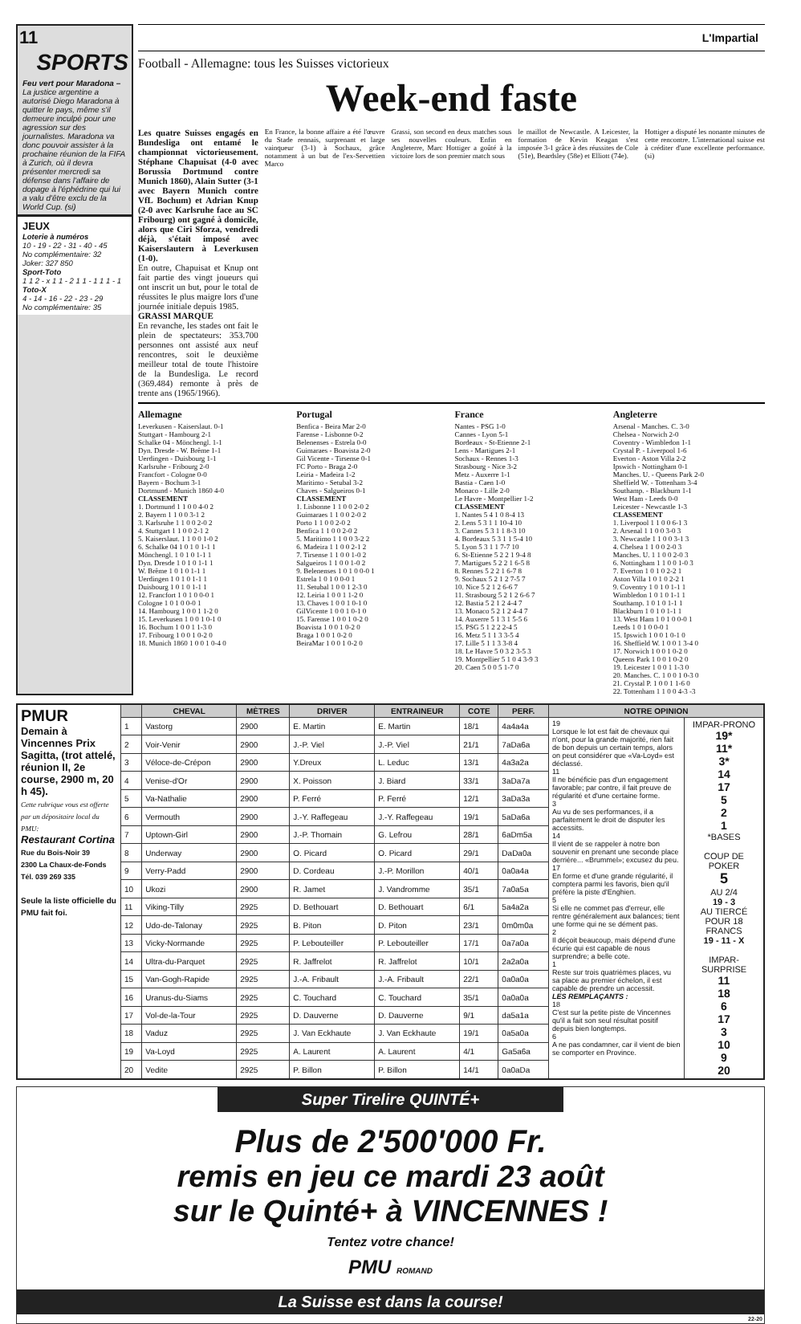11
SPORTS
Feu vert pour Maradona – La justice argentine a autorisé Diego Maradona à quitter le pays, même s'il demeure inculpé pour une agression sur des journalistes. Maradona va donc pouvoir assister à la prochaine réunion de la FIFA à Zurich, où il devra présenter mercredi sa défense dans l'affaire de dopage à l'éphédrine qui lui a valu d'être exclu de la World Cup. (si)
JEUX
Loterie à numéros
10 - 19 - 22 - 31 - 40 - 45
No complémentaire: 32
Joker: 327 850
Sport-Toto
1 1 2 - x 1 1 - 2 1 1 - 1 1 1 - 1
Toto-X
4 - 14 - 16 - 22 - 23 - 29
No complémentaire: 35
L'Impartial
Football - Allemagne: tous les Suisses victorieux
Week-end faste
Les quatre Suisses engagés en Bundesliga ont entamé le championnat victorieusement. Stéphane Chapuisat (4-0 avec Borussia Dortmund contre Munich 1860), Alain Sutter (3-1 avec Bayern Munich contre VfL Bochum) et Adrian Knup (2-0 avec Karlsruhe face au SC Fribourg) ont gagné à domicile, alors que Ciri Sforza, vendredi déjà, s'était imposé avec Kaiserslautern à Leverkusen (1-0).
En outre, Chapuisat et Knup ont fait partie des vingt joueurs qui ont inscrit un but, pour le total de réussites le plus maigre lors d'une journée initiale depuis 1985.
GRASSI MARQUE
En revanche, les stades ont fait le plein de spectateurs: 353.700 personnes ont assisté aux neuf rencontres, soit le deuxième meilleur total de toute l'histoire de la Bundesliga. Le record (369.484) remonte à près de trente ans (1965/1966).
En France, la bonne affaire a été l'œuvre du Stade rennais, surprenant et large vainqueur (3-1) à Sochaux, grâce notamment à un but de l'ex-Servettien Marco
Grassi, son second en deux matches sous ses nouvelles couleurs. Enfin en Angleterre, Marc Hottiger a goûté à la victoire lors de son premier match sous
le maillot de Newcastle. A Leicester, la formation de Kevin Keagan s'est imposée 3-1 grâce à des réussites de Cole (51e), Beardsley (58e) et Elliott (74e).
Hottiger a disputé les nonante minutes de cette rencontre. L'international suisse est à créditer d'une excellente performance. (si)
Allemagne
Leverkusen - Kaiserslaut. 0-1
Stuttgart - Hambourg 2-1
Schalke 04 - Mönchengl. 1-1
Dyn. Dresde - W. Brême 1-1
Uerdingen - Duisbourg 1-1
Karlsruhe - Fribourg 2-0
Francfort - Cologne 0-0
Bayern - Bochum 3-1
Dortmund - Munich 1860 4-0
CLASSEMENT
1. Dortmund 1 1 0 0 4-0 2
2. Bayern 1 1 0 0 3-1 2
3. Karlsruhe 1 1 0 0 2-0 2
4. Stuttgart 1 1 0 0 2-1 2
5. Kaiserslaut. 1 1 0 0 1-0 2
6. Schalke 04 1 0 1 0 1-1 1
Mönchengl. 1 0 1 0 1-1 1
Dyn. Dresde 1 0 1 0 1-1 1
W. Brême 1 0 1 0 1-1 1
Uerdingen 1 0 1 0 1-1 1
Duisbourg 1 0 1 0 1-1 1
12. Francfort 1 0 1 0 0-0 1
Cologne 1 0 1 0 0-0 1
14. Hambourg 1 0 0 1 1-2 0
15. Leverkusen 1 0 0 1 0-1 0
16. Bochum 1 0 0 1 1-3 0
17. Fribourg 1 0 0 1 0-2 0
18. Munich 1860 1 0 0 1 0-4 0
Portugal
Benfica - Beira Mar 2-0
Farense - Lisbonne 0-2
Belenenses - Estrela 0-0
Guimaraes - Boavista 2-0
Gil Vicente - Tirsense 0-1
FC Porto - Braga 2-0
Leiria - Madeira 1-2
Maritimo - Setubal 3-2
Chaves - Salgueiros 0-1
CLASSEMENT
1. Lisbonne 1 1 0 0 2-0 2
Guimaraes 1 1 0 0 2-0 2
Porto 1 1 0 0 2-0 2
Benfica 1 1 0 0 2-0 2
5. Maritimo 1 1 0 0 3-2 2
6. Madeira 1 1 0 0 2-1 2
7. Tirsense 1 1 0 0 1-0 2
Salgueiros 1 1 0 0 1-0 2
9. Belenenses 1 0 1 0 0-0 1
Estrela 1 0 1 0 0-0 1
11. Setubal 1 0 0 1 2-3 0
12. Leiria 1 0 0 1 1-2 0
13. Chaves 1 0 0 1 0-1 0
GilVicente 1 0 0 1 0-1 0
15. Farense 1 0 0 1 0-2 0
Boavista 1 0 0 1 0-2 0
Braga 1 0 0 1 0-2 0
BeiraMar 1 0 0 1 0-2 0
France
Nantes - PSG 1-0
Cannes - Lyon 5-1
Bordeaux - St-Etienne 2-1
Lens - Martigues 2-1
Sochaux - Rennes 1-3
Strasbourg - Nice 3-2
Metz - Auxerre 1-1
Bastia - Caen 1-0
Monaco - Lille 2-0
Le Havre - Montpellier 1-2
CLASSEMENT
1. Nantes 5 4 1 0 8-4 13
2. Lens 5 3 1 1 10-4 10
3. Cannes 5 3 1 1 8-3 10
4. Bordeaux 5 3 1 1 5-4 10
5. Lyon 5 3 1 1 7-7 10
6. St-Etienne 5 2 2 1 9-4 8
7. Martigues 5 2 2 1 6-5 8
8. Rennes 5 2 2 1 6-7 8
9. Sochaux 5 2 1 2 7-5 7
10. Nice 5 2 1 2 6-6 7
11. Strasbourg 5 2 1 2 6-6 7
12. Bastia 5 2 1 2 4-4 7
13. Monaco 5 2 1 2 4-4 7
14. Auxerre 5 1 3 1 5-5 6
15. PSG 5 1 2 2 2-4 5
16. Metz 5 1 1 3 3-5 4
17. Lille 5 1 1 3 3-8 4
18. Le Havre 5 0 3 2 3-5 3
19. Montpellier 5 1 0 4 3-9 3
20. Caen 5 0 0 5 1-7 0
Angleterre
Arsenal - Manches. C. 3-0
Chelsea - Norwich 2-0
Coventry - Wimbledon 1-1
Crystal P. - Liverpool 1-6
Everton - Aston Villa 2-2
Ipswich - Nottingham 0-1
Manches. U. - Queens Park 2-0
Sheffield W. - Tottenham 3-4
Southamp. - Blackburn 1-1
West Ham - Leeds 0-0
Leicester - Newcastle 1-3
CLASSEMENT
1. Liverpool 1 1 0 0 6-1 3
2. Arsenal 1 1 0 0 3-0 3
3. Newcastle 1 1 0 0 3-1 3
4. Chelsea 1 1 0 0 2-0 3
Manches. U. 1 1 0 0 2-0 3
6. Nottingham 1 1 0 0 1-0 3
7. Everton 1 0 1 0 2-2 1
Aston Villa 1 0 1 0 2-2 1
9. Coventry 1 0 1 0 1-1 1
Wimbledon 1 0 1 0 1-1 1
Southamp. 1 0 1 0 1-1 1
Blackburn 1 0 1 0 1-1 1
13. West Ham 1 0 1 0 0-0 1
Leeds 1 0 1 0 0-0 1
15. Ipswich 1 0 0 1 0-1 0
16. Sheffield W. 1 0 0 1 3-4 0
17. Norwich 1 0 0 1 0-2 0
Queens Park 1 0 0 1 0-2 0
19. Leicester 1 0 0 1 1-3 0
20. Manches. C. 1 0 0 1 0-3 0
21. Crystal P. 1 0 0 1 1-6 0
22. Tottenham 1 1 0 0 4-3 -3
| PMUR Demain à Vincennes Prix Sagitta, (trot attelé, réunion II, 2e course, 2900 m, 20 h 45). Cette rubrique vous est offerte par un dépositaire local du PMU: Restaurant Cortina Rue du Bois-Noir 39 2300 La Chaux-de-Fonds Tél. 039 269 335 Seule la liste officielle du PMU fait foi. | | CHEVAL | MÈTRES | DRIVER | ENTRAINEUR | COTE | PERF. | NOTRE OPINION | |
| | 1 | Vastorg | 2900 | E. Martin | E. Martin | 18/1 | 4a4a4a | 19 Lorsque le lot est fait de chevaux qui n'ont, pour la grande majorité, rien fait de bon depuis un certain temps, alors on peut considérer que «Va-Loyd» est déclassé. 11 Il ne bénéficie pas d'un engagement favorable; par contre, il fait preuve de régularité et d'une certaine forme. 3 Au vu de ses performances, il a parfaitement le droit de disputer les accessits. 14 Il vient de se rappeler à notre bon souvenir en prenant une seconde place derrière... «Brummel»; excusez du peu. 17 En forme et d'une grande régularité, il comptera parmi les favoris, bien qu'il préfère la piste d'Enghien. 5 Si elle ne commet pas d'erreur, elle rentre généralement aux balances; tient une forme qui ne se dément pas. 2 Il déçoit beaucoup, mais dépend d'une écurie qui est capable de nous surprendre; a belle cote. 1 Reste sur trois quatrièmes places, vu sa place au premier échelon, il est capable de prendre un accessit. LES REMPLAÇANTS : 18 C'est sur la petite piste de Vincennes qu'il a fait son seul résultat positif depuis bien longtemps. 6 A ne pas condamner, car il vient de bien se comporter en Province. | IMPAR-PRONO 19* 11* 3* 14 17 5 2 1 *BASES COUP DE POKER 5 AU 2/4 19 - 3 AU TIERCÉ POUR 18 FRANCS 19 - 11 - X IMPAR-SURPRISE 11 18 6 17 3 10 9 20 |
| | 2 | Voir-Venir | 2900 | J.-P. Viel | J.-P. Viel | 21/1 | 7aDa6a | | |
| | 3 | Véloce-de-Crépon | 2900 | Y.Dreux | L. Leduc | 13/1 | 4a3a2a | | |
| | 4 | Venise-d'Or | 2900 | X. Poisson | J. Biard | 33/1 | 3aDa7a | | |
| | 5 | Va-Nathalie | 2900 | P. Ferré | P. Ferré | 12/1 | 3aDa3a | | |
| | 6 | Vermouth | 2900 | J.-Y. Raffegeau | J.-Y. Raffegeau | 19/1 | 5aDa6a | | |
| | 7 | Uptown-Girl | 2900 | J.-P. Thomain | G. Lefrou | 28/1 | 6aDm5a | | |
| | 8 | Underway | 2900 | O. Picard | O. Picard | 29/1 | DaDa0a | | |
| | 9 | Verry-Padd | 2900 | D. Cordeau | J.-P. Morillon | 40/1 | 0a0a4a | | |
| | 10 | Ukozi | 2900 | R. Jamet | J. Vandromme | 35/1 | 7a0a5a | | |
| | 11 | Viking-Tilly | 2925 | D. Bethouart | D. Bethouart | 6/1 | 5a4a2a | | |
| | 12 | Udo-de-Talonay | 2925 | B. Piton | D. Piton | 23/1 | 0m0m0a | | |
| | 13 | Vicky-Normande | 2925 | P. Lebouteiller | P. Lebouteiller | 17/1 | 0a7a0a | | |
| | 14 | Ultra-du-Parquet | 2925 | R. Jaffrelot | R. Jaffrelot | 10/1 | 2a2a0a | | |
| | 15 | Van-Gogh-Rapide | 2925 | J.-A. Fribault | J.-A. Fribault | 22/1 | 0a0a0a | | |
| | 16 | Uranus-du-Siams | 2925 | C. Touchard | C. Touchard | 35/1 | 0a0a0a | | |
| | 17 | Vol-de-la-Tour | 2925 | D. Dauverne | D. Dauverne | 9/1 | da5a1a | | |
| | 18 | Vaduz | 2925 | J. Van Eckhaute | J. Van Eckhaute | 19/1 | 0a5a0a | | |
| | 19 | Va-Loyd | 2925 | A. Laurent | A. Laurent | 4/1 | Ga5a6a | | |
| | 20 | Vedite | 2925 | P. Billon | P. Billon | 14/1 | 0a0aDa | | |
Super Tirelire QUINTÉ+
Plus de 2'500'000 Fr.
remis en jeu ce mardi 23 août
sur le Quinté+ à VINCENNES !
Tentez votre chance!
PMU ROMAND
La Suisse est dans la course!
22-20